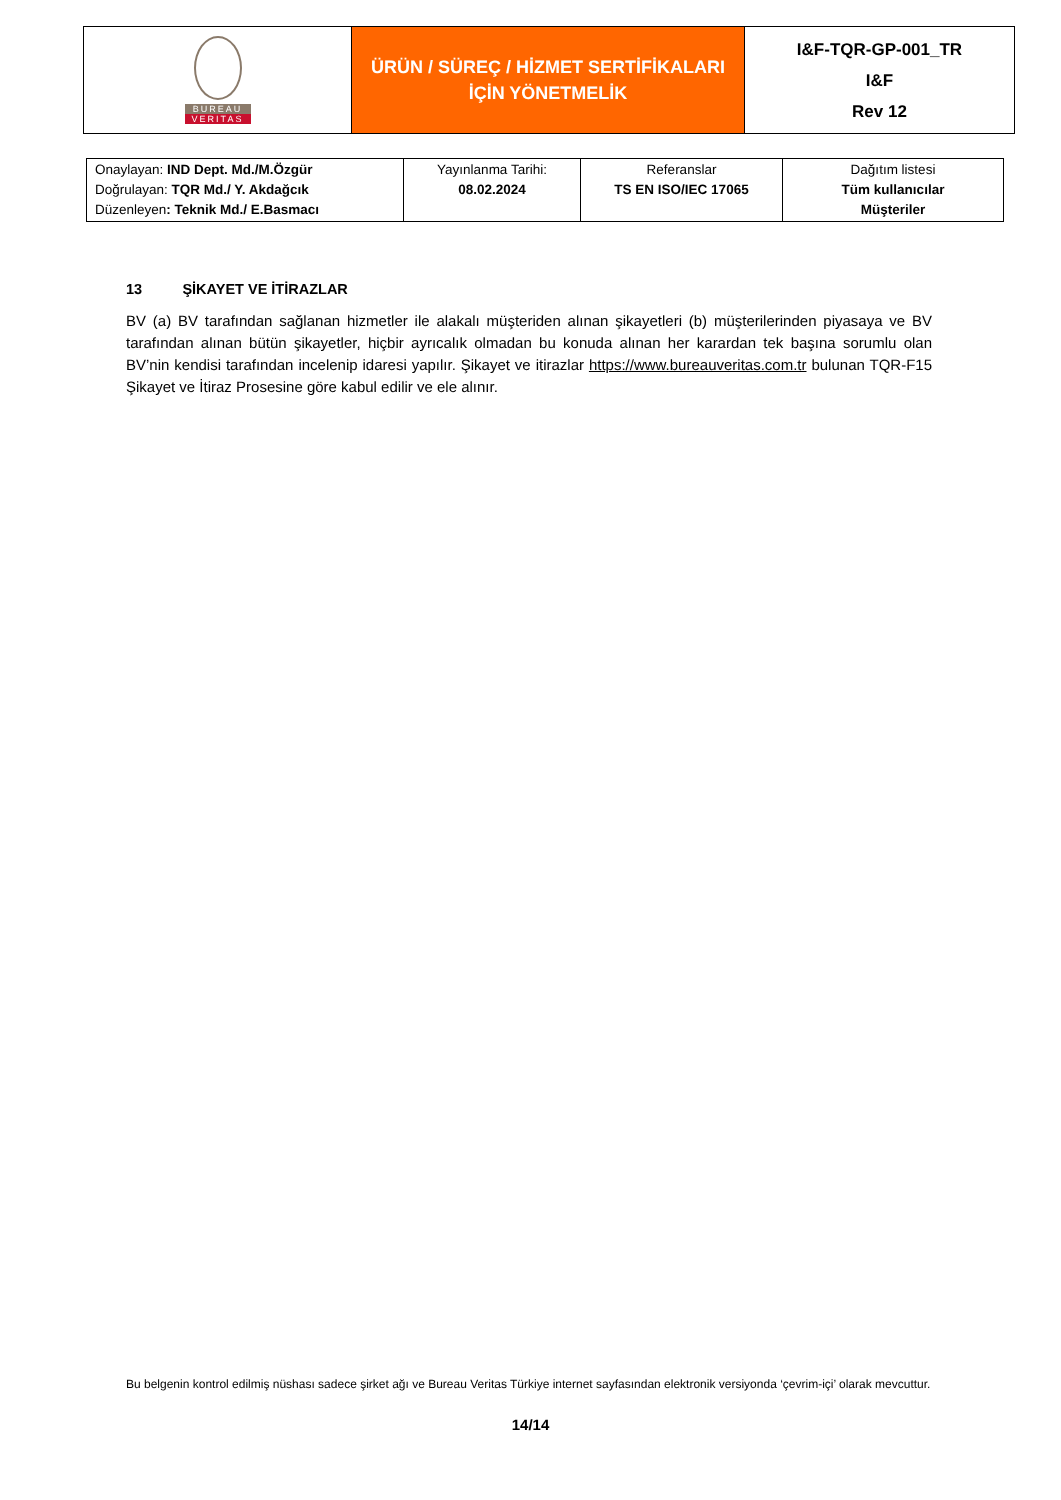| BUREAU VERITAS | ÜRÜN / SÜREÇ / HİZMET SERTİFİKALARI İÇİN YÖNETMELİK | I&F-TQR-GP-001_TR I&F Rev 12 |
| Onaylayan: IND Dept. Md./M.Özgür Doğrulayan: TQR Md./ Y. Akdağcık Düzenleyen : Teknik Md./ E.Basmacı | Yayınlanma Tarihi: 08.02.2024 | Referanslar TS EN ISO/IEC 17065 | Dağıtım listesi Tüm kullanıcılar Müşteriler |
13 ŞİKAYET VE İTİRAZLAR
BV (a) BV tarafından sağlanan hizmetler ile alakalı müşteriden alınan şikayetleri (b) müşterilerinden piyasaya ve BV tarafından alınan bütün şikayetler, hiçbir ayrıcalık olmadan bu konuda alınan her karardan tek başına sorumlu olan BV’nin kendisi tarafından incelenip idaresi yapılır. Şikayet ve itirazlar https://www.bureauveritas.com.tr bulunan TQR-F15 Şikayet ve İtiraz Prosesine göre kabul edilir ve ele alınır.
Bu belgenin kontrol edilmiş nüshası sadece şirket ağı ve Bureau Veritas Türkiye internet sayfasından elektronik versiyonda ‘çevrim-içi’ olarak mevcuttur.
14/14